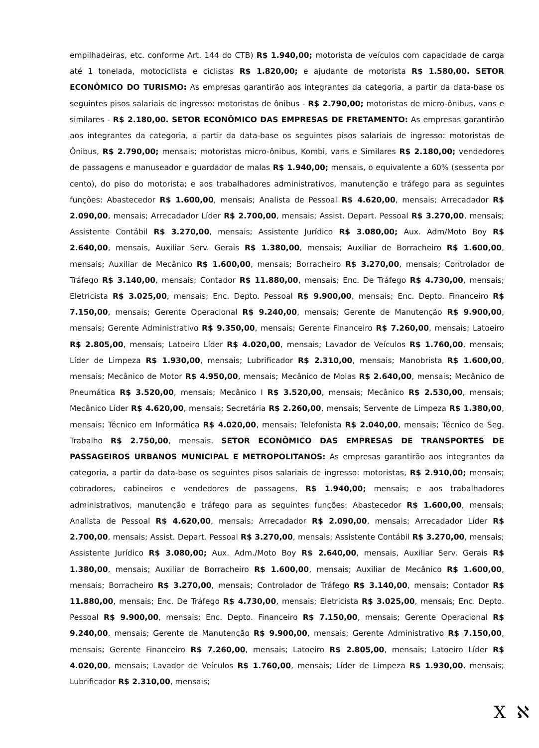empilhadeiras, etc. conforme Art. 144 do CTB) R$ 1.940,00; motorista de veículos com capacidade de carga até 1 tonelada, motociclista e ciclistas R$ 1.820,00; e ajudante de motorista R$ 1.580,00. SETOR ECONÔMICO DO TURISMO: As empresas garantirão aos integrantes da categoria, a partir da data-base os seguintes pisos salariais de ingresso: motoristas de ônibus - R$ 2.790,00; motoristas de micro-ônibus, vans e similares - R$ 2.180,00. SETOR ECONÔMICO DAS EMPRESAS DE FRETAMENTO: As empresas garantirão aos integrantes da categoria, a partir da data-base os seguintes pisos salariais de ingresso: motoristas de Ônibus, R$ 2.790,00; mensais; motoristas micro-ônibus, Kombi, vans e Similares R$ 2.180,00; vendedores de passagens e manuseador e guardador de malas R$ 1.940,00; mensais, o equivalente a 60% (sessenta por cento), do piso do motorista; e aos trabalhadores administrativos, manutenção e tráfego para as seguintes funções: Abastecedor R$ 1.600,00, mensais; Analista de Pessoal R$ 4.620,00, mensais; Arrecadador R$ 2.090,00, mensais; Arrecadador Líder R$ 2.700,00, mensais; Assist. Depart. Pessoal R$ 3.270,00, mensais; Assistente Contábil R$ 3.270,00, mensais; Assistente Jurídico R$ 3.080,00; Aux. Adm/Moto Boy R$ 2.640,00, mensais, Auxiliar Serv. Gerais R$ 1.380,00, mensais; Auxiliar de Borracheiro R$ 1.600,00, mensais; Auxiliar de Mecânico R$ 1.600,00, mensais; Borracheiro R$ 3.270,00, mensais; Controlador de Tráfego R$ 3.140,00, mensais; Contador R$ 11.880,00, mensais; Enc. De Tráfego R$ 4.730,00, mensais; Eletricista R$ 3.025,00, mensais; Enc. Depto. Pessoal R$ 9.900,00, mensais; Enc. Depto. Financeiro R$ 7.150,00, mensais; Gerente Operacional R$ 9.240,00, mensais; Gerente de Manutenção R$ 9.900,00, mensais; Gerente Administrativo R$ 9.350,00, mensais; Gerente Financeiro R$ 7.260,00, mensais; Latoeiro R$ 2.805,00, mensais; Latoeiro Líder R$ 4.020,00, mensais; Lavador de Veículos R$ 1.760,00, mensais; Líder de Limpeza R$ 1.930,00, mensais; Lubrificador R$ 2.310,00, mensais; Manobrista R$ 1.600,00, mensais; Mecânico de Motor R$ 4.950,00, mensais; Mecânico de Molas R$ 2.640,00, mensais; Mecânico de Pneumática R$ 3.520,00, mensais; Mecânico I R$ 3.520,00, mensais; Mecânico R$ 2.530,00, mensais; Mecânico Líder R$ 4.620,00, mensais; Secretária R$ 2.260,00, mensais; Servente de Limpeza R$ 1.380,00, mensais; Técnico em Informática R$ 4.020,00, mensais; Telefonista R$ 2.040,00, mensais; Técnico de Seg. Trabalho R$ 2.750,00, mensais. SETOR ECONÔMICO DAS EMPRESAS DE TRANSPORTES DE PASSAGEIROS URBANOS MUNICIPAL E METROPOLITANOS: As empresas garantirão aos integrantes da categoria, a partir da data-base os seguintes pisos salariais de ingresso: motoristas, R$ 2.910,00; mensais; cobradores, cabineiros e vendedores de passagens, R$ 1.940,00; mensais; e aos trabalhadores administrativos, manutenção e tráfego para as seguintes funções: Abastecedor R$ 1.600,00, mensais; Analista de Pessoal R$ 4.620,00, mensais; Arrecadador R$ 2.090,00, mensais; Arrecadador Líder R$ 2.700,00, mensais; Assist. Depart. Pessoal R$ 3.270,00, mensais; Assistente Contábil R$ 3.270,00, mensais; Assistente Jurídico R$ 3.080,00; Aux. Adm./Moto Boy R$ 2.640,00, mensais, Auxiliar Serv. Gerais R$ 1.380,00, mensais; Auxiliar de Borracheiro R$ 1.600,00, mensais; Auxiliar de Mecânico R$ 1.600,00, mensais; Borracheiro R$ 3.270,00, mensais; Controlador de Tráfego R$ 3.140,00, mensais; Contador R$ 11.880,00, mensais; Enc. De Tráfego R$ 4.730,00, mensais; Eletricista R$ 3.025,00, mensais; Enc. Depto. Pessoal R$ 9.900,00, mensais; Enc. Depto. Financeiro R$ 7.150,00, mensais; Gerente Operacional R$ 9.240,00, mensais; Gerente de Manutenção R$ 9.900,00, mensais; Gerente Administrativo R$ 7.150,00, mensais; Gerente Financeiro R$ 7.260,00, mensais; Latoeiro R$ 2.805,00, mensais; Latoeiro Líder R$ 4.020,00, mensais; Lavador de Veículos R$ 1.760,00, mensais; Líder de Limpeza R$ 1.930,00, mensais; Lubrificador R$ 2.310,00, mensais;
X ℵ